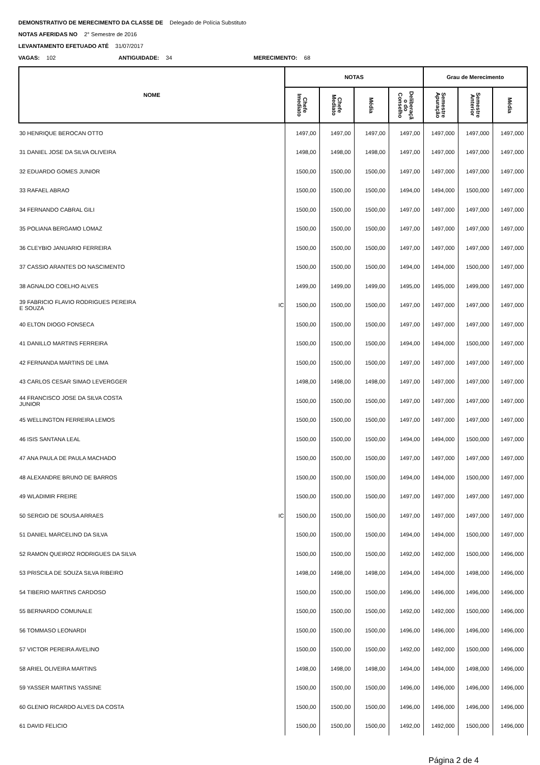DEMONSTRATIVO DE MERECIMENTO DA CLASSE DE Delegado de Polícia Substituto
NOTAS AFERIDAS NO 2° Semestre de 2016
LEVANTAMENTO EFETUADO ATÉ 31/07/2017
VAGAS: 102 ANTIGUIDADE: 34 MERECIMENTO: 68
| NOME | | NOTAS | | | | Grau de Merecimento | | |
| --- | --- | --- | --- | --- | --- | --- | --- | --- |
| | | Chefe Imediato | Chefe Mediato | Média | Deliberaçã o do Conselho | Semestre Apuração | Semestre Anterior | Média |
| 30 HENRIQUE BEROCAN OTTO | | 1497,00 | 1497,00 | 1497,00 | 1497,00 | 1497,000 | 1497,000 | 1497,000 |
| 31 DANIEL JOSE DA SILVA OLIVEIRA | | 1498,00 | 1498,00 | 1498,00 | 1497,00 | 1497,000 | 1497,000 | 1497,000 |
| 32 EDUARDO GOMES JUNIOR | | 1500,00 | 1500,00 | 1500,00 | 1497,00 | 1497,000 | 1497,000 | 1497,000 |
| 33 RAFAEL ABRAO | | 1500,00 | 1500,00 | 1500,00 | 1494,00 | 1494,000 | 1500,000 | 1497,000 |
| 34 FERNANDO CABRAL GILI | | 1500,00 | 1500,00 | 1500,00 | 1497,00 | 1497,000 | 1497,000 | 1497,000 |
| 35 POLIANA BERGAMO LOMAZ | | 1500,00 | 1500,00 | 1500,00 | 1497,00 | 1497,000 | 1497,000 | 1497,000 |
| 36 CLEYBIO JANUARIO FERREIRA | | 1500,00 | 1500,00 | 1500,00 | 1497,00 | 1497,000 | 1497,000 | 1497,000 |
| 37 CASSIO ARANTES DO NASCIMENTO | | 1500,00 | 1500,00 | 1500,00 | 1494,00 | 1494,000 | 1500,000 | 1497,000 |
| 38 AGNALDO COELHO ALVES | | 1499,00 | 1499,00 | 1499,00 | 1495,00 | 1495,000 | 1499,000 | 1497,000 |
| 39 FABRICIO FLAVIO RODRIGUES PEREIRA E SOUZA | IC | 1500,00 | 1500,00 | 1500,00 | 1497,00 | 1497,000 | 1497,000 | 1497,000 |
| 40 ELTON DIOGO FONSECA | | 1500,00 | 1500,00 | 1500,00 | 1497,00 | 1497,000 | 1497,000 | 1497,000 |
| 41 DANILLO MARTINS FERREIRA | | 1500,00 | 1500,00 | 1500,00 | 1494,00 | 1494,000 | 1500,000 | 1497,000 |
| 42 FERNANDA MARTINS DE LIMA | | 1500,00 | 1500,00 | 1500,00 | 1497,00 | 1497,000 | 1497,000 | 1497,000 |
| 43 CARLOS CESAR SIMAO LEVERGGER | | 1498,00 | 1498,00 | 1498,00 | 1497,00 | 1497,000 | 1497,000 | 1497,000 |
| 44 FRANCISCO JOSE DA SILVA COSTA JUNIOR | | 1500,00 | 1500,00 | 1500,00 | 1497,00 | 1497,000 | 1497,000 | 1497,000 |
| 45 WELLINGTON FERREIRA LEMOS | | 1500,00 | 1500,00 | 1500,00 | 1497,00 | 1497,000 | 1497,000 | 1497,000 |
| 46 ISIS SANTANA LEAL | | 1500,00 | 1500,00 | 1500,00 | 1494,00 | 1494,000 | 1500,000 | 1497,000 |
| 47 ANA PAULA DE PAULA MACHADO | | 1500,00 | 1500,00 | 1500,00 | 1497,00 | 1497,000 | 1497,000 | 1497,000 |
| 48 ALEXANDRE BRUNO DE BARROS | | 1500,00 | 1500,00 | 1500,00 | 1494,00 | 1494,000 | 1500,000 | 1497,000 |
| 49 WLADIMIR FREIRE | | 1500,00 | 1500,00 | 1500,00 | 1497,00 | 1497,000 | 1497,000 | 1497,000 |
| 50 SERGIO DE SOUSA ARRAES | IC | 1500,00 | 1500,00 | 1500,00 | 1497,00 | 1497,000 | 1497,000 | 1497,000 |
| 51 DANIEL MARCELINO DA SILVA | | 1500,00 | 1500,00 | 1500,00 | 1494,00 | 1494,000 | 1500,000 | 1497,000 |
| 52 RAMON QUEIROZ RODRIGUES DA SILVA | | 1500,00 | 1500,00 | 1500,00 | 1492,00 | 1492,000 | 1500,000 | 1496,000 |
| 53 PRISCILA DE SOUZA SILVA RIBEIRO | | 1498,00 | 1498,00 | 1498,00 | 1494,00 | 1494,000 | 1498,000 | 1496,000 |
| 54 TIBERIO MARTINS CARDOSO | | 1500,00 | 1500,00 | 1500,00 | 1496,00 | 1496,000 | 1496,000 | 1496,000 |
| 55 BERNARDO COMUNALE | | 1500,00 | 1500,00 | 1500,00 | 1492,00 | 1492,000 | 1500,000 | 1496,000 |
| 56 TOMMASO LEONARDI | | 1500,00 | 1500,00 | 1500,00 | 1496,00 | 1496,000 | 1496,000 | 1496,000 |
| 57 VICTOR PEREIRA AVELINO | | 1500,00 | 1500,00 | 1500,00 | 1492,00 | 1492,000 | 1500,000 | 1496,000 |
| 58 ARIEL OLIVEIRA MARTINS | | 1498,00 | 1498,00 | 1498,00 | 1494,00 | 1494,000 | 1498,000 | 1496,000 |
| 59 YASSER MARTINS YASSINE | | 1500,00 | 1500,00 | 1500,00 | 1496,00 | 1496,000 | 1496,000 | 1496,000 |
| 60 GLENIO RICARDO ALVES DA COSTA | | 1500,00 | 1500,00 | 1500,00 | 1496,00 | 1496,000 | 1496,000 | 1496,000 |
| 61 DAVID FELICIO | | 1500,00 | 1500,00 | 1500,00 | 1492,00 | 1492,000 | 1500,000 | 1496,000 |
Página 2 de 4